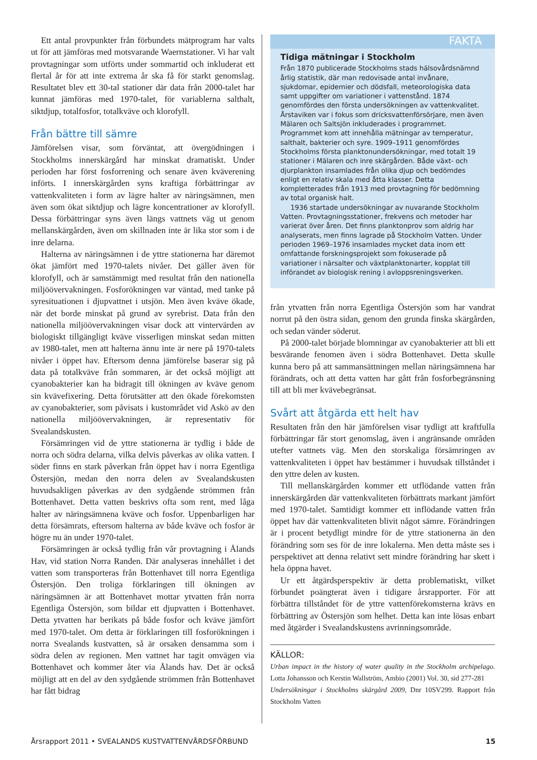Ett antal provpunkter från förbundets mätprogram har valts ut för att jämföras med motsvarande Waernstationer. Vi har valt provtagningar som utförts under sommartid och inkluderat ett flertal år för att inte extrema år ska få för starkt genomslag. Resultatet blev ett 30-tal stationer där data från 2000-talet har kunnat jämföras med 1970-talet, för variablerna salthalt, siktdjup, totalfosfor, totalkväve och klorofyll.
Från bättre till sämre
Jämförelsen visar, som förväntat, att övergödningen i Stockholms innerskärgård har minskat dramatiskt. Under perioden har först fosforrening och senare även kväverening införts. I innerskärgården syns kraftiga förbättringar av vattenkvaliteten i form av lägre halter av näringsämnen, men även som ökat siktdjup och lägre koncentrationer av klorofyll. Dessa förbättringar syns även längs vattnets väg ut genom mellanskärgården, även om skillnaden inte är lika stor som i de inre delarna.
Halterna av näringsämnen i de yttre stationerna har däremot ökat jämfört med 1970-talets nivåer. Det gäller även för klorofyll, och är samstämmigt med resultat från den nationella miljöövervakningen. Fosforökningen var väntad, med tanke på syresituationen i djupvattnet i utsjön. Men även kväve ökade, när det borde minskat på grund av syrebrist. Data från den nationella miljöövervakningen visar dock att vintervärden av biologiskt tillgängligt kväve visserligen minskat sedan mitten av 1980-talet, men att halterna ännu inte är nere på 1970-talets nivåer i öppet hav. Eftersom denna jämförelse baserar sig på data på totalkväve från sommaren, är det också möjligt att cyanobakterier kan ha bidragit till ökningen av kväve genom sin kvävefixering. Detta förutsätter att den ökade förekomsten av cyanobakterier, som påvisats i kustområdet vid Askö av den nationella miljöövervakningen, är representativ för Svealandskusten.
Försämringen vid de yttre stationerna är tydlig i både de norra och södra delarna, vilka delvis påverkas av olika vatten. I söder finns en stark påverkan från öppet hav i norra Egentliga Östersjön, medan den norra delen av Svealandskusten huvudsakligen påverkas av den sydgående strömmen från Bottenhavet. Detta vatten beskrivs ofta som rent, med låga halter av näringsämnena kväve och fosfor. Uppenbarligen har detta försämrats, eftersom halterna av både kväve och fosfor är högre nu än under 1970-talet.
Försämringen är också tydlig från vår provtagning i Ålands Hav, vid station Norra Randen. Där analyseras innehållet i det vatten som transporteras från Bottenhavet till norra Egentliga Östersjön. Den troliga förklaringen till ökningen av näringsämnen är att Bottenhavet mottar ytvatten från norra Egentliga Östersjön, som bildar ett djupvatten i Bottenhavet. Detta ytvatten har berikats på både fosfor och kväve jämfört med 1970-talet. Om detta är förklaringen till fosforökningen i norra Svealands kustvatten, så är orsaken densamma som i södra delen av regionen. Men vattnet har tagit omvägen via Bottenhavet och kommer åter via Ålands hav. Det är också möjligt att en del av den sydgående strömmen från Bottenhavet har fått bidrag
FAKTA
Tidiga mätningar i Stockholm
Från 1870 publicerade Stockholms stads hälsovårdsnämnd årlig statistik, där man redovisade antal invånare, sjukdomar, epidemier och dödsfall, meteorologiska data samt uppgifter om variationer i vattenstånd. 1874 genomfördes den första undersökningen av vattenkvalitet. Årstaviken var i fokus som dricksvattenförsörjare, men även Mälaren och Saltsjön inkluderades i programmet. Programmet kom att innehålla mätningar av temperatur, salthalt, bakterier och syre. 1909–1911 genomfördes Stockholms första planktonundersökningar, med totalt 19 stationer i Mälaren och inre skärgården. Både växt- och djurplankton insamlades från olika djup och bedömdes enligt en relativ skala med åtta klasser. Detta kompletterades från 1913 med provtagning för bedömning av total organisk halt.
1936 startade undersökningar av nuvarande Stockholm Vatten. Provtagningsstationer, frekvens och metoder har varierat över åren. Det finns planktonprov som aldrig har analyserats, men finns lagrade på Stockholm Vatten. Under perioden 1969–1976 insamlades mycket data inom ett omfattande forskningsprojekt som fokuserade på variationer i närsalter och växtplanktonarter, kopplat till införandet av biologisk rening i avloppsreningsverken.
från ytvatten från norra Egentliga Östersjön som har vandrat norrut på den östra sidan, genom den grunda finska skärgården, och sedan vänder söderut.
På 2000-talet började blomningar av cyanobakterier att bli ett besvärande fenomen även i södra Bottenhavet. Detta skulle kunna bero på att sammansättningen mellan näringsämnena har förändrats, och att detta vatten har gått från fosforbegränsning till att bli mer kvävebegränsat.
Svårt att åtgärda ett helt hav
Resultaten från den här jämförelsen visar tydligt att kraftfulla förbättringar får stort genomslag, även i angränsande områden utefter vattnets väg. Men den storskaliga försämringen av vattenkvaliteten i öppet hav bestämmer i huvudsak tillståndet i den yttre delen av kusten.
Till mellanskärgården kommer ett utflödande vatten från innerskärgården där vattenkvaliteten förbättrats markant jämfört med 1970-talet. Samtidigt kommer ett inflödande vatten från öppet hav där vattenkvaliteten blivit något sämre. Förändringen är i procent betydligt mindre för de yttre stationerna än den förändring som ses för de inre lokalerna. Men detta måste ses i perspektivet att denna relativt sett mindre förändring har skett i hela öppna havet.
Ur ett åtgärdsperspektiv är detta problematiskt, vilket förbundet poängterat även i tidigare årsrapporter. För att förbättra tillståndet för de yttre vattenförekomsterna krävs en förbättring av Östersjön som helhet. Detta kan inte lösas enbart med åtgärder i Svealandskustens avrinningsområde.
KÄLLOR:
Urban impact in the history of water quality in the Stockholm archipelago. Lotta Johansson och Kerstin Wallström, Ambio (2001) Vol. 30, sid 277-281
Undersökningar i Stockholms skärgård 2009, Dnr 10SV299. Rapport från Stockholm Vatten
Årsrapport 2011 • SVEALANDS KUSTVATTENVÅRDSFÖRBUND 15